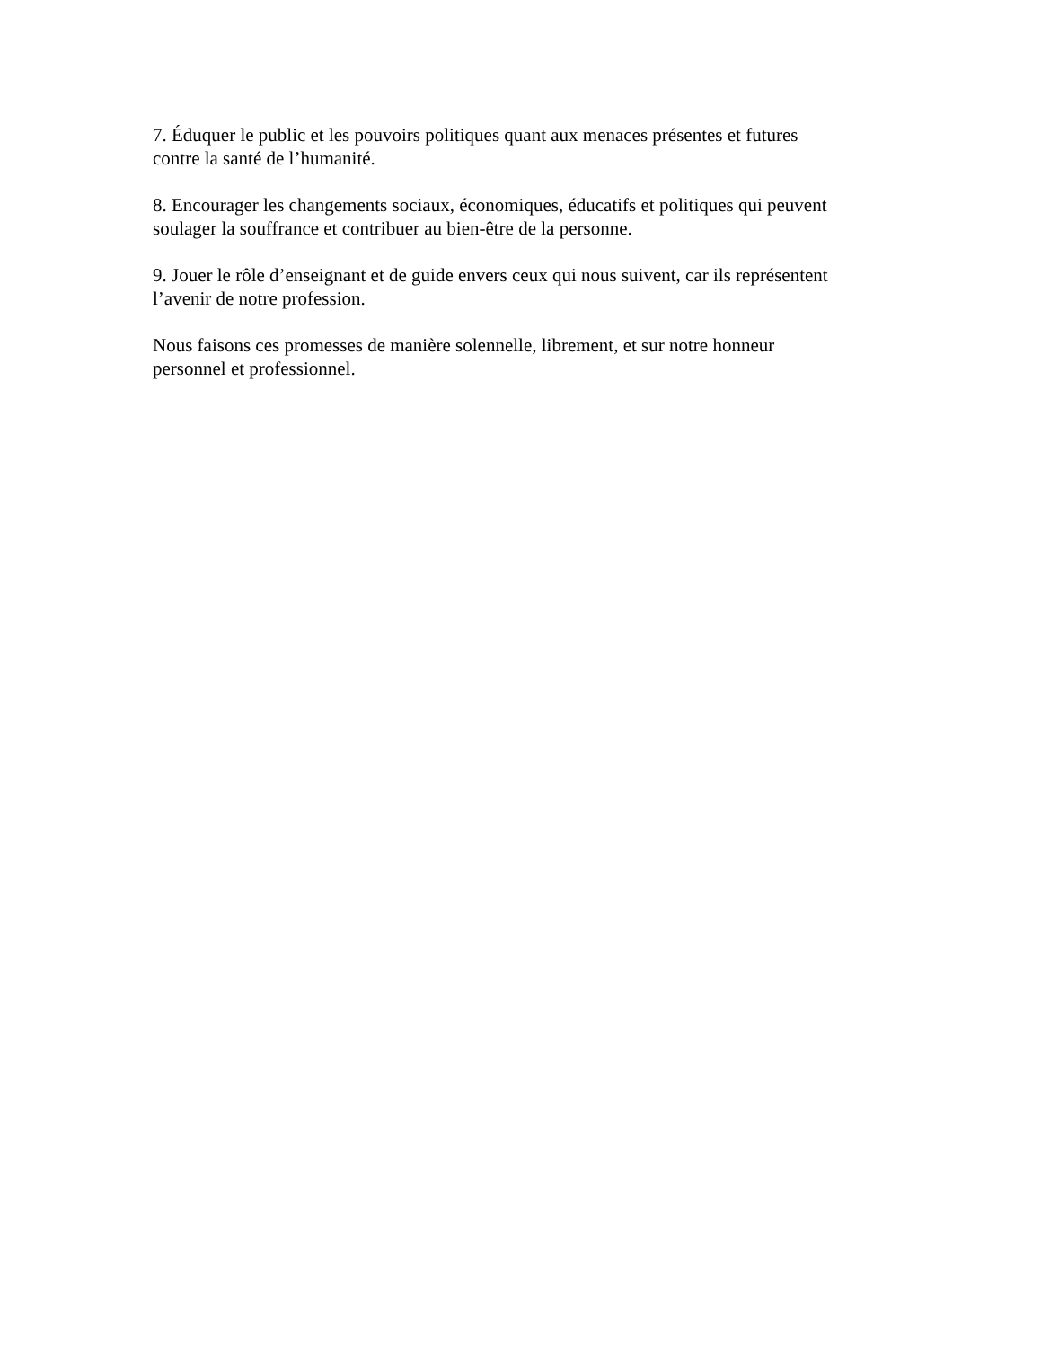7. Éduquer le public et les pouvoirs politiques quant aux menaces présentes et futures
contre la santé de l’humanité.
8. Encourager les changements sociaux, économiques, éducatifs et politiques qui peuvent
soulager la souffrance et contribuer au bien-être de la personne.
9. Jouer le rôle d’enseignant et de guide envers ceux qui nous suivent, car ils représentent
l’avenir de notre profession.
Nous faisons ces promesses de manière solennelle, librement, et sur notre honneur
personnel et professionnel.